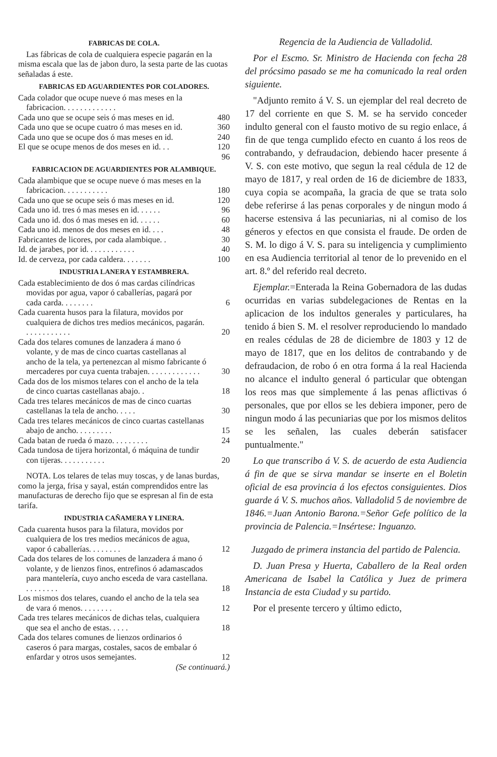FABRICAS DE COLA.
Las fábricas de cola de cualquiera especie pagarán en la misma escala que las de jabon duro, la sesta parte de las cuotas señaladas á este.
FABRICAS ED AGUARDIENTES POR COLADORES.
| Cada colador que ocupe nueve ó mas meses en la fabricacion. . . . . . . . . . . . . | |
| Cada uno que se ocupe seis ó mas meses en id. | 480 |
| Cada uno que se ocupe cuatro ó mas meses en id. | 360 |
| Cada uno que se ocupe dos ó mas meses en id. | 240 |
| El que se ocupe menos de dos meses en id. . . | 120 |
| | 96 |
FABRICACION DE AGUARDIENTES POR ALAMBIQUE.
| Cada alambique que se ocupe nueve ó mas meses en la fabricacion. . . . . . . . . . . | 180 |
| Cada uno que se ocupe seis ó mas meses en id. | 120 |
| Cada uno id. tres ó mas meses en id. . . . . . | 96 |
| Cada uno id. dos ó mas meses en id. . . . . . | 60 |
| Cada uno id. menos de dos meses en id. . . . | 48 |
| Fabricantes de licores, por cada alambique. . | 30 |
| Id. de jarabes, por id. . . . . . . . . . . . | 40 |
| Id. de cerveza, por cada caldera. . . . . . . | 100 |
INDUSTRIA LANERA Y ESTAMBRERA.
| Cada establecimiento de dos ó mas cardas cilíndricas movidas por agua, vapor ó caballerías, pagará por cada carda. . . . . . . . | 6 |
| Cada cuarenta husos para la filatura, movidos por cualquiera de dichos tres medios mecánicos, pagarán. . . . . . . . . . . . | 20 |
| Cada dos telares comunes de lanzadera á mano ó volante, y de mas de cinco cuartas castellanas al ancho de la tela, ya pertenezcan al mismo fabricante ó mercaderes por cuya cuenta trabajen. . . . . . . . . . . . . | 30 |
| Cada dos de los mismos telares con el ancho de la tela de cinco cuartas castellanas abajo. . | 18 |
| Cada tres telares mecánicos de mas de cinco cuartas castellanas la tela de ancho. . . . . | 30 |
| Cada tres telares mecánicos de cinco cuartas castellanas abajo de ancho. . . . . . . . . | 15 |
| Cada batan de rueda ó mazo. . . . . . . . . | 24 |
| Cada tundosa de tijera horizontal, ó máquina de tundir con tijeras. . . . . . . . . . . | 20 |
NOTA. Los telares de telas muy toscas, y de lanas burdas, como la jerga, frisa y sayal, están comprendidos entre las manufacturas de derecho fijo que se espresan al fin de esta tarifa.
INDUSTRIA CAÑAMERA Y LINERA.
| Cada cuarenta husos para la filatura, movidos por cualquiera de los tres medios mecánicos de agua, vapor ó caballerías. . . . . . . . | 12 |
| Cada dos telares de los comunes de lanzadera á mano ó volante, y de lienzos finos, entrefinos ó adamascados para mantelería, cuyo ancho esceda de vara castellana. . . . . . . . . | 18 |
| Los mismos dos telares, cuando el ancho de la tela sea de vara ó menos. . . . . . . . | 12 |
| Cada tres telares mecánicos de dichas telas, cualquiera que sea el ancho de estas. . . . . | 18 |
| Cada dos telares comunes de lienzos ordinarios ó caseros ó para margas, costales, sacos de embalar ó enfardar y otros usos semejantes. | 12 |
(Se continuará.)
Regencia de la Audiencia de Valladolid.
Por el Escmo. Sr. Ministro de Hacienda con fecha 28 del prócsimo pasado se me ha comunicado la real orden siguiente.
"Adjunto remito á V. S. un ejemplar del real decreto de 17 del corriente en que S. M. se ha servido conceder indulto general con el fausto motivo de su regio enlace, á fin de que tenga cumplido efecto en cuanto á los reos de contrabando, y defraudacion, debiendo hacer presente á V. S. con este motivo, que segun la real cédula de 12 de mayo de 1817, y real orden de 16 de diciembre de 1833, cuya copia se acompaña, la gracia de que se trata solo debe referirse á las penas corporales y de ningun modo á hacerse estensiva á las pecuniarias, ni al comiso de los géneros y efectos en que consista el fraude. De orden de S. M. lo digo á V. S. para su inteligencia y cumplimiento en esa Audiencia territorial al tenor de lo prevenido en el art. 8.º del referido real decreto.
Ejemplar.=Enterada la Reina Gobernadora de las dudas ocurridas en varias subdelegaciones de Rentas en la aplicacion de los indultos generales y particulares, ha tenido á bien S. M. el resolver reproduciendo lo mandado en reales cédulas de 28 de diciembre de 1803 y 12 de mayo de 1817, que en los delitos de contrabando y de defraudacion, de robo ó en otra forma á la real Hacienda no alcance el indulto general ó particular que obtengan los reos mas que simplemente á las penas aflictivas ó personales, que por ellos se les debiera imponer, pero de ningun modo á las pecuniarias que por los mismos delitos se les señalen, las cuales deberán satisfacer puntualmente."
Lo que transcribo á V. S. de acuerdo de esta Audiencia á fin de que se sirva mandar se inserte en el Boletin oficial de esa provincia á los efectos consiguientes. Dios guarde á V. S. muchos años. Valladolid 5 de noviembre de 1846.=Juan Antonio Barona.=Señor Gefe político de la provincia de Palencia.=Insértese: Inguanzo.
Juzgado de primera instancia del partido de Palencia.
D. Juan Presa y Huerta, Caballero de la Real orden Americana de Isabel la Católica y Juez de primera Instancia de esta Ciudad y su partido.
Por el presente tercero y último edicto,